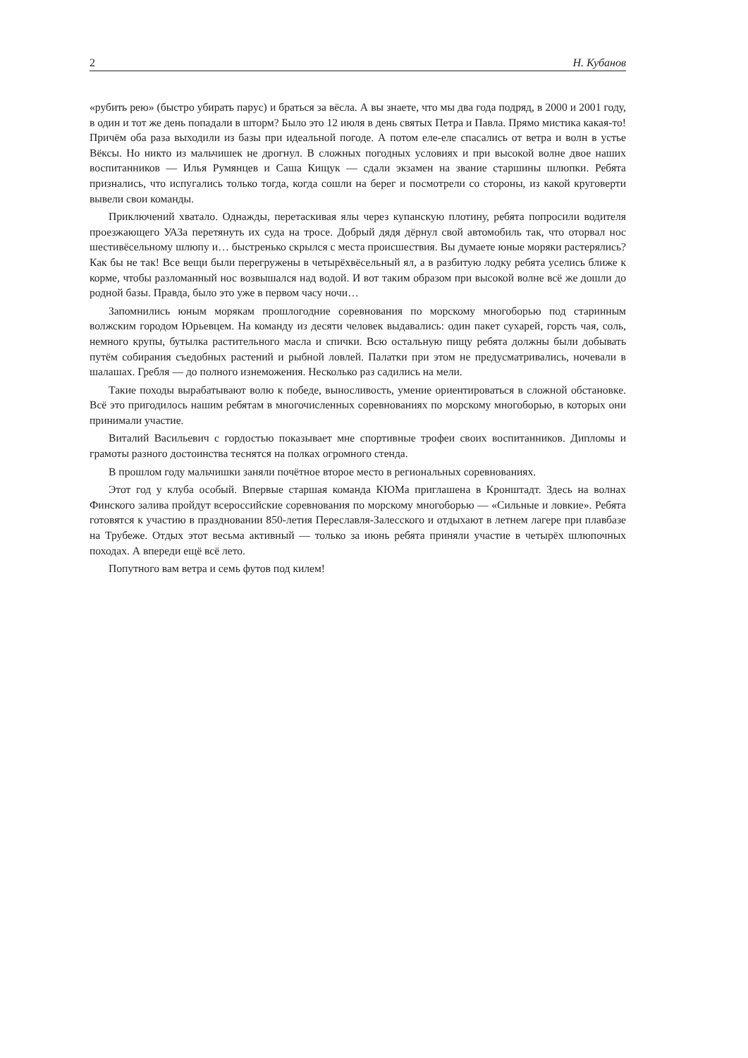2 Н. Кубанов
«рубить рею» (быстро убирать парус) и браться за вёсла. А вы знаете, что мы два года подряд, в 2000 и 2001 году, в один и тот же день попадали в шторм? Было это 12 июля в день святых Петра и Павла. Прямо мистика какая-то! Причём оба раза выходили из базы при идеальной погоде. А потом еле-еле спасались от ветра и волн в устье Вёксы. Но никто из мальчишек не дрогнул. В сложных погодных условиях и при высокой волне двое наших воспитанников — Илья Румянцев и Саша Кищук — сдали экзамен на звание старшины шлюпки. Ребята признались, что испугались только тогда, когда сошли на берег и посмотрели со стороны, из какой круговерти вывели свои команды.
Приключений хватало. Однажды, перетаскивая ялы через купанскую плотину, ребята попросили водителя проезжающего УАЗа перетянуть их суда на тросе. Добрый дядя дёрнул свой автомобиль так, что оторвал нос шестивёсельному шлюпу и… быстренько скрылся с места происшествия. Вы думаете юные моряки растерялись? Как бы не так! Все вещи были перегружены в четырёхвёсельный ял, а в разбитую лодку ребята уселись ближе к корме, чтобы разломанный нос возвышался над водой. И вот таким образом при высокой волне всё же дошли до родной базы. Правда, было это уже в первом часу ночи…
Запомнились юным морякам прошлогодние соревнования по морскому многоборью под старинным волжским городом Юрьевцем. На команду из десяти человек выдавались: один пакет сухарей, горсть чая, соль, немного крупы, бутылка растительного масла и спички. Всю остальную пищу ребята должны были добывать путём собирания съедобных растений и рыбной ловлей. Палатки при этом не предусматривались, ночевали в шалашах. Гребля — до полного изнеможения. Несколько раз садились на мели.
Такие походы вырабатывают волю к победе, выносливость, умение ориентироваться в сложной обстановке. Всё это пригодилось нашим ребятам в многочисленных соревнованиях по морскому многоборью, в которых они принимали участие.
Виталий Васильевич с гордостью показывает мне спортивные трофеи своих воспитанников. Дипломы и грамоты разного достоинства теснятся на полках огромного стенда.
В прошлом году мальчишки заняли почётное второе место в региональных соревнованиях.
Этот год у клуба особый. Впервые старшая команда КЮМа приглашена в Кронштадт. Здесь на волнах Финского залива пройдут всероссийские соревнования по морскому многоборью — «Сильные и ловкие». Ребята готовятся к участию в праздновании 850-летия Переславля-Залесского и отдыхают в летнем лагере при плавбазе на Трубеже. Отдых этот весьма активный — только за июнь ребята приняли участие в четырёх шлюпочных походах. А впереди ещё всё лето.
Попутного вам ветра и семь футов под килем!